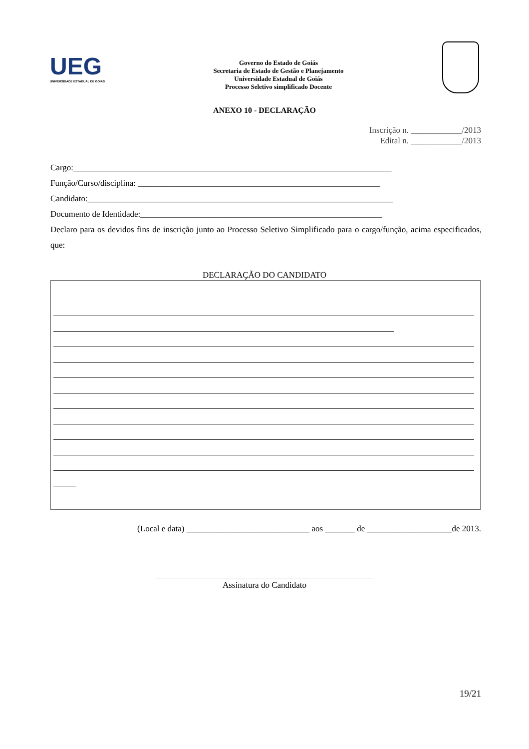UEG
UNIVERSIDADE ESTADUAL DE GOIÁS
Governo do Estado de Goiás
Secretaria de Estado de Gestão e Planejamento
Universidade Estadual de Goiás
Processo Seletivo simplificado Docente
ANEXO 10 - DECLARAÇÃO
Inscrição n. ____________/2013
Edital n. ____________/2013
Cargo:___________________________________________________________________________
Função/Curso/disciplina: _________________________________________________________
Candidato:________________________________________________________________________
Documento de Identidade:_________________________________________________________
Declaro para os devidos fins de inscrição junto ao Processo Seletivo Simplificado para o cargo/função, acima especificados, que:
DECLARAÇÃO DO CANDIDATO
(Local e data) _____________________________ aos _______ de ____________________de 2013.
Assinatura do Candidato
19/21